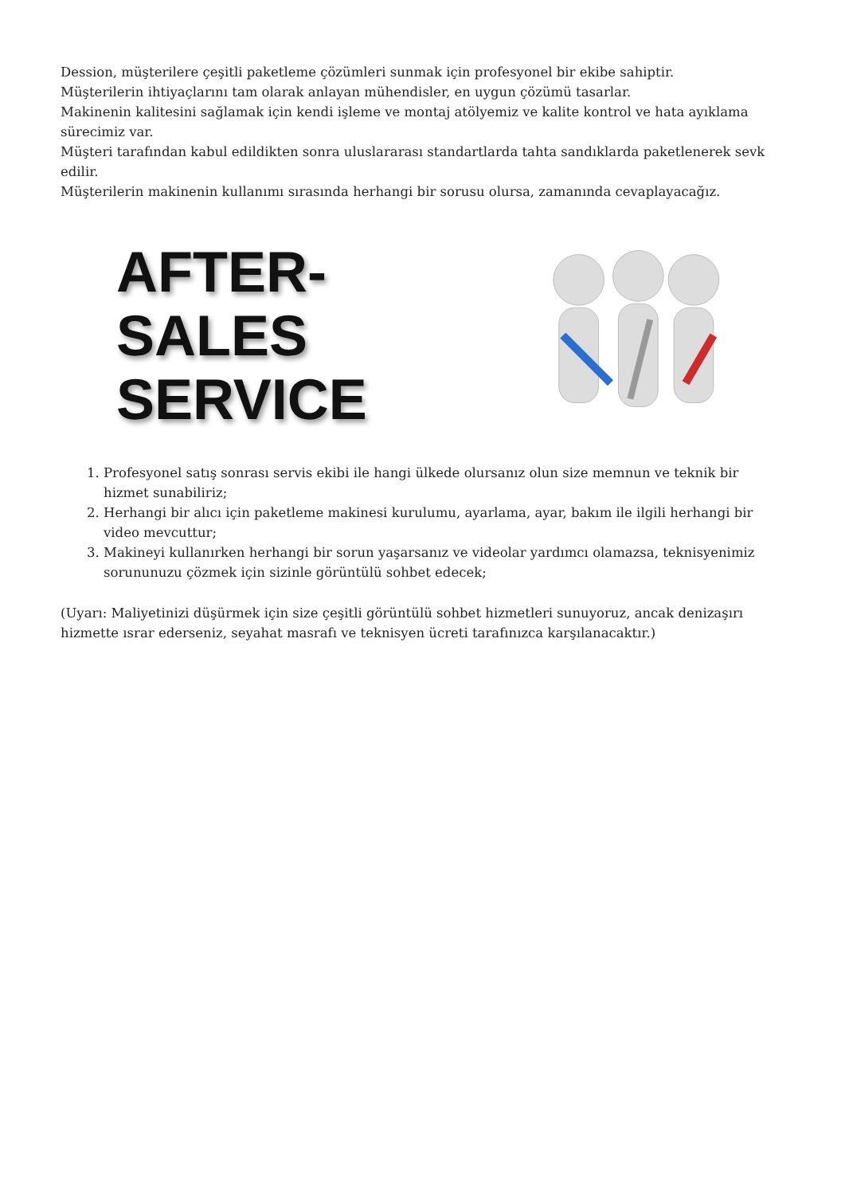Dession, müşterilere çeşitli paketleme çözümleri sunmak için profesyonel bir ekibe sahiptir.
Müşterilerin ihtiyaçlarını tam olarak anlayan mühendisler, en uygun çözümü tasarlar.
Makinenin kalitesini sağlamak için kendi işleme ve montaj atölyemiz ve kalite kontrol ve hata ayıklama sürecimiz var.
Müşteri tarafından kabul edildikten sonra uluslararası standartlarda tahta sandıklarda paketlenerek sevk edilir.
Müşterilerin makinenin kullanımı sırasında herhangi bir sorusu olursa, zamanında cevaplayacağız.
AFTER-SALES
SERVICE
1. Profesyonel satış sonrası servis ekibi ile hangi ülkede olursanız olun size memnun ve teknik bir hizmet sunabiliriz;
2. Herhangi bir alıcı için paketleme makinesi kurulumu, ayarlama, ayar, bakım ile ilgili herhangi bir video mevcuttur;
3. Makineyi kullanırken herhangi bir sorun yaşarsanız ve videolar yardımcı olamazsa, teknisyenimiz sorununuzu çözmek için sizinle görüntülü sohbet edecek;
(Uyarı: Maliyetinizi düşürmek için size çeşitli görüntülü sohbet hizmetleri sunuyoruz, ancak denizaşırı hizmette ısrar ederseniz, seyahat masrafı ve teknisyen ücreti tarafınızca karşılanacaktır.)